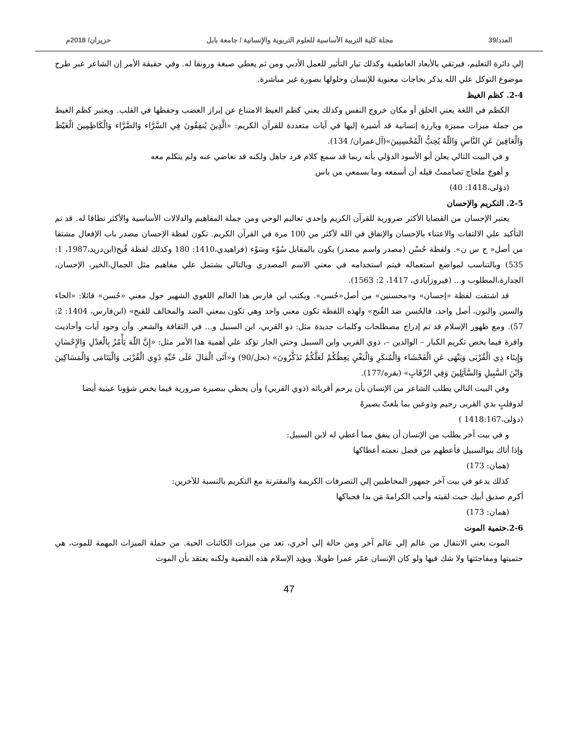العدد/39 مجلة كلية التربية الأساسية للعلوم التربوية والإنسانية / جامعة بابل حزيران/ 2018م
إلي دائرة التعليم، فيرتقي بالأبعاد العاطفية وكذلك تيار التأثير للعمل الأدبي ومن ثم يعطي صبغة ورونقا له. وفي حقيقة الأمر إن الشاعر عبر طرح موضوع التوكل علي الله يذكر بحاجات معنوية للإنسان وحلولها بصورة غير مباشرة.
2-4. كظم الغيظ
الكظم في اللغة يعني الحلق أو مكان خروج النفس وكذلك يعني كظم الغيظ الامتناع عن إبراز الغضب وحفظها في القلب. ويعتبر كظم الغيظ من جملة ميزات مميزة وبارزة إنسانية قد أشيرة إليها في آيات متعددة للقرآن الكريم: «الَّذِينَ يُنفِقُونَ فِي السَّرَّاء وَالضَّرَّاء وَالْكَاظِمِينَ الْغَيْظَ وَالْعَافِينَ عَنِ النَّاسِ وَاللّهُ يُحِبُّ الْمُحْسِنِينَ»(آل‌عمران/ 134).
و في البيت التالي يعلن أبو الأسود الدؤلي بأنه ربما قد سمع كلام فرد جاهل ولكنه قد تغاضي عنه ولم يتكلم معه
و أهوجَ ملجاج تصاممتُ قيله أن أسمعه وما بسمعي من باس
(دؤلی،1418: 40)
2-5. التكريم والإحسان
يعتبر الإحسان من القضايا الأكثر ضرورية للقرآن الكريم وإحدي تعاليم الوحي ومن جملة المفاهيم والدلالات الأساسية والأكثر نطاقا له. قد تم التأكيد علي الالتفات والاعتناء بالإحسان والإنفاق في الله لأكثر من 100 مرة في القرآن الكريم. تكون لفظة الإحسان مصدر باب الإفعال مشتقا من أصل« ح س ن». ولفظة حُسْن (مصدر واسم مصدر) يكون بالمقابل سُوْء وسَوْء (فراهيدي،1410: 180 وكذلك لفظة قُبح(ابن‌درید،1987، 1: 535) وبالتناسب لمواضع استعماله فيتم استخدامه في معني الاسم المصدري وبالتالي يشتمل علي مفاهيم مثل الجمال،الخير، الإحسان، الجدارة،المطلوب و... (فيروزآبادي، 1417، 2: 1563).
قد اشتقت لفظة «إحسان» و«محسنين» من أصل«حُسن». ويكتب ابن فارس هذا العالم اللغوي الشهير حول معني «حُسن» قائلا: «الحاء والسين والنون، أصل واحد، فالحُسن ضد القُبح» ولهذه اللفظة تكون معني واحد وهي تكون بمعني الضد والمخالف للقبح» (ابن‌فارس، 1404: 2: 57). ومع ظهور الإسلام قد تم إدراج مصطلحات وكلمات جديدة مثل: ذو القربي، ابن السبيل و... في الثقافة والشعر. وأن وجود آيات وأحاديث وافرة فيما يخص تكريم الكبار – الوالدين –، ذوي القربي وابن السبيل وحتي الجار تؤكد علي أهمية هذا الأمر مثل: «إِنَّ اللّهَ يَأْمُرُ بِالْعَدْلِ وَالإِحْسَانِ وَإِيتَاء ذِي الْقُرْبَى وَيَنْهَى عَنِ الْفَحْشَاء وَالْمُنكَرِ وَالْبَغْيِ يَعِظُكُمْ لَعَلَّكُمْ تَذَكَّرُونَ» (نحل/90) و«آتَى الْمَالَ عَلَى حُبِّهِ ذَوِي الْقُرْبَى وَالْيَتَامَى وَالْمَسَاكِينَ وَابْنَ السَّبِيلِ وَالسَّآئِلِينَ وَفِي الرِّقَابِ» (بقره/177).
وفي البيت التالي يطلب الشاعر من الإنسان بأن يرحم أقربائه (ذوي القربي) وأن يحظي ببصيرة ضرورية فيما يخص شؤونا عينية أيضا
لذوقلبٍ بذي القربی رحيم وذوعين بما بلغتْ بصيرهْ
(دؤلی،1418:167 )
و في بيت آخر يطلب من الإنسان أن ينفق مما أعطي له لابن السبيل:
وإذا أتاك بنوالسبيل فأعطهم من فضل نعمته أعطاكها
(همان: 173)
كذلك يدعو في بيت آخر جمهور المخاطبين إلي التصرفات الكريمة والمقترنة مع التكريم بالنسبة للآخرين:
أكرم صديق أبيك حيث لقيته وأحب الكرامةَ مَن بدا فحباكها
(همان: 173)
2-6.حتمية الموت
الموت يعني الانتقال من عالم إلي عالم آخر ومن حالة إلي أخري، تعد من ميزات الكائنات الحية. من جملة الميزات المهمة للموت، هي حتميتها ومفاجئتها ولا شك فيها ولو كان الإنسان عمّر عمرا طويلا. ويؤيد الإسلام هذه القضية ولكنه يعتقد بأن الموت
47